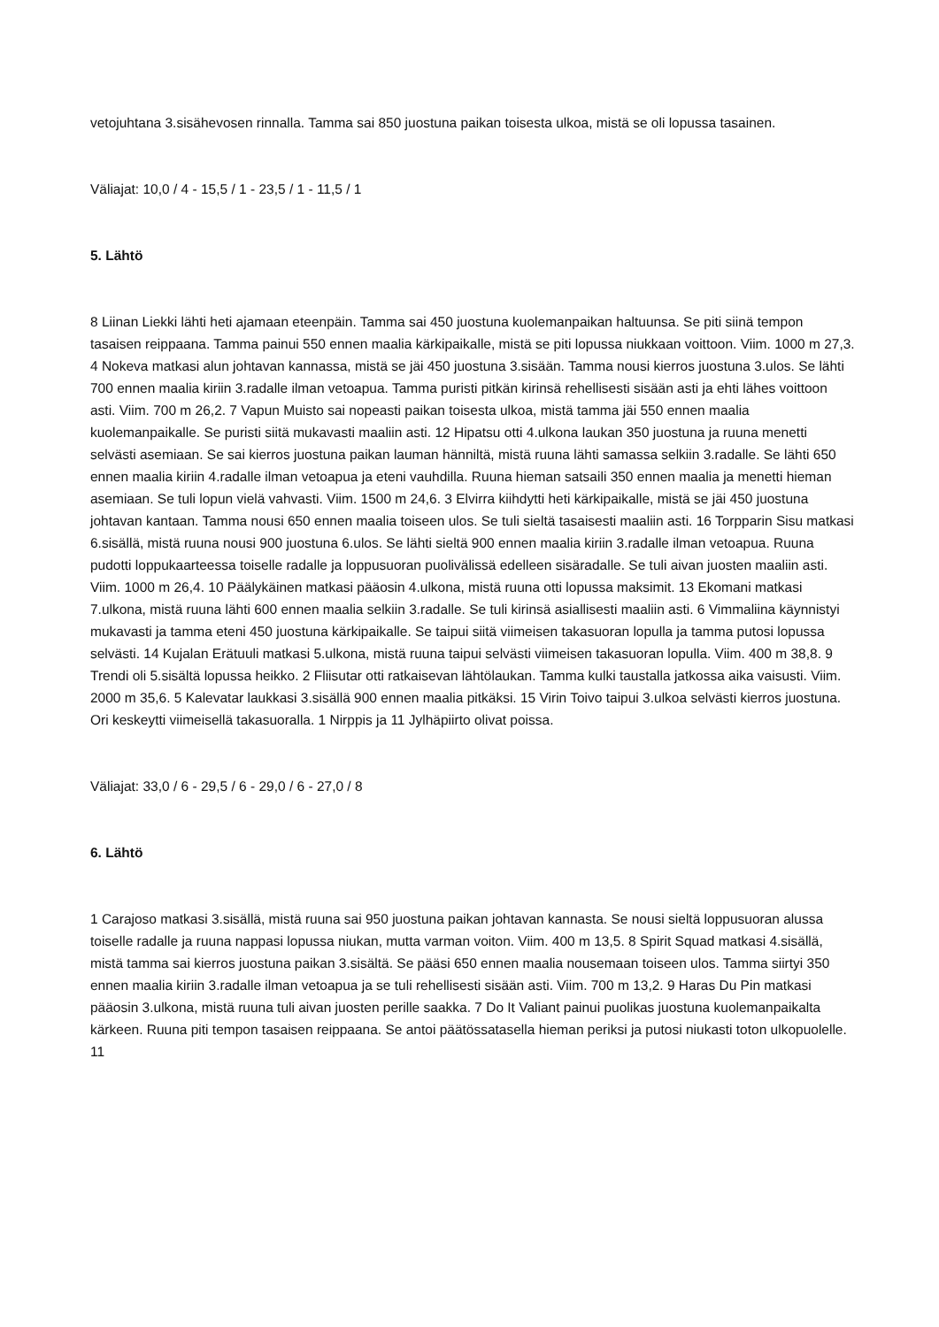vetojuhtana 3.sisähevosen rinnalla. Tamma sai 850 juostuna paikan toisesta ulkoa, mistä se oli lopussa tasainen.
Väliajat: 10,0 / 4 - 15,5 / 1 - 23,5 / 1 - 11,5 / 1
5. Lähtö
8 Liinan Liekki lähti heti ajamaan eteenpäin. Tamma sai 450 juostuna kuolemanpaikan haltuunsa. Se piti siinä tempon tasaisen reippaana. Tamma painui 550 ennen maalia kärkipaikalle, mistä se piti lopussa niukkaan voittoon. Viim. 1000 m 27,3. 4 Nokeva matkasi alun johtavan kannassa, mistä se jäi 450 juostuna 3.sisään. Tamma nousi kierros juostuna 3.ulos. Se lähti 700 ennen maalia kiriin 3.radalle ilman vetoapua. Tamma puristi pitkän kirinsä rehellisesti sisään asti ja ehti lähes voittoon asti. Viim. 700 m 26,2. 7 Vapun Muisto sai nopeasti paikan toisesta ulkoa, mistä tamma jäi 550 ennen maalia kuolemanpaikalle. Se puristi siitä mukavasti maaliin asti. 12 Hipatsu otti 4.ulkona laukan 350 juostuna ja ruuna menetti selvästi asemiaan. Se sai kierros juostuna paikan lauman hänniltä, mistä ruuna lähti samassa selkiin 3.radalle. Se lähti 650 ennen maalia kiriin 4.radalle ilman vetoapua ja eteni vauhdilla. Ruuna hieman satsaili 350 ennen maalia ja menetti hieman asemiaan. Se tuli lopun vielä vahvasti. Viim. 1500 m 24,6. 3 Elvirra kiihdytti heti kärkipaikalle, mistä se jäi 450 juostuna johtavan kantaan. Tamma nousi 650 ennen maalia toiseen ulos. Se tuli sieltä tasaisesti maaliin asti. 16 Torpparin Sisu matkasi 6.sisällä, mistä ruuna nousi 900 juostuna 6.ulos. Se lähti sieltä 900 ennen maalia kiriin 3.radalle ilman vetoapua. Ruuna pudotti loppukaarteessa toiselle radalle ja loppusuoran puolivälissä edelleen sisäradalle. Se tuli aivan juosten maaliin asti. Viim. 1000 m 26,4. 10 Päälykäinen matkasi pääosin 4.ulkona, mistä ruuna otti lopussa maksimit. 13 Ekomani matkasi 7.ulkona, mistä ruuna lähti 600 ennen maalia selkiin 3.radalle. Se tuli kirinsä asiallisesti maaliin asti. 6 Vimmaliina käynnistyi mukavasti ja tamma eteni 450 juostuna kärkipaikalle. Se taipui siitä viimeisen takasuoran lopulla ja tamma putosi lopussa selvästi. 14 Kujalan Erätuuli matkasi 5.ulkona, mistä ruuna taipui selvästi viimeisen takasuoran lopulla. Viim. 400 m 38,8. 9 Trendi oli 5.sisältä lopussa heikko. 2 Fliisutar otti ratkaisevan lähtölaukan. Tamma kulki taustalla jatkossa aika vaisusti. Viim. 2000 m 35,6. 5 Kalevatar laukkasi 3.sisällä 900 ennen maalia pitkäksi. 15 Virin Toivo taipui 3.ulkoa selvästi kierros juostuna. Ori keskeytti viimeisellä takasuoralla. 1 Nirppis ja 11 Jylhäpiirto olivat poissa.
Väliajat: 33,0 / 6 - 29,5 / 6 - 29,0 / 6 - 27,0 / 8
6. Lähtö
1 Carajoso matkasi 3.sisällä, mistä ruuna sai 950 juostuna paikan johtavan kannasta. Se nousi sieltä loppusuoran alussa toiselle radalle ja ruuna nappasi lopussa niukan, mutta varman voiton. Viim. 400 m 13,5. 8 Spirit Squad matkasi 4.sisällä, mistä tamma sai kierros juostuna paikan 3.sisältä. Se pääsi 650 ennen maalia nousemaan toiseen ulos. Tamma siirtyi 350 ennen maalia kiriin 3.radalle ilman vetoapua ja se tuli rehellisesti sisään asti. Viim. 700 m 13,2. 9 Haras Du Pin matkasi pääosin 3.ulkona, mistä ruuna tuli aivan juosten perille saakka. 7 Do It Valiant painui puolikas juostuna kuolemanpaikalta kärkeen. Ruuna piti tempon tasaisen reippaana. Se antoi päätössatasella hieman periksi ja putosi niukasti toton ulkopuolelle. 11